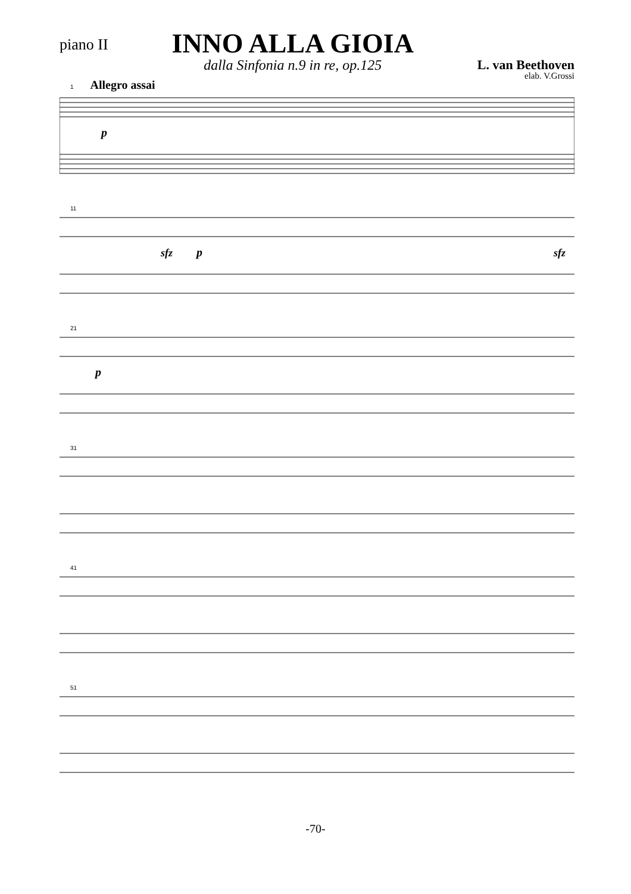piano II
INNO ALLA GIOIA
dalla Sinfonia n.9 in re, op.125
L. van Beethoven
elab. V.Grossi
1 Allegro assai
p
11
sfz
p
sfz
21
p
31
41
51
-70-